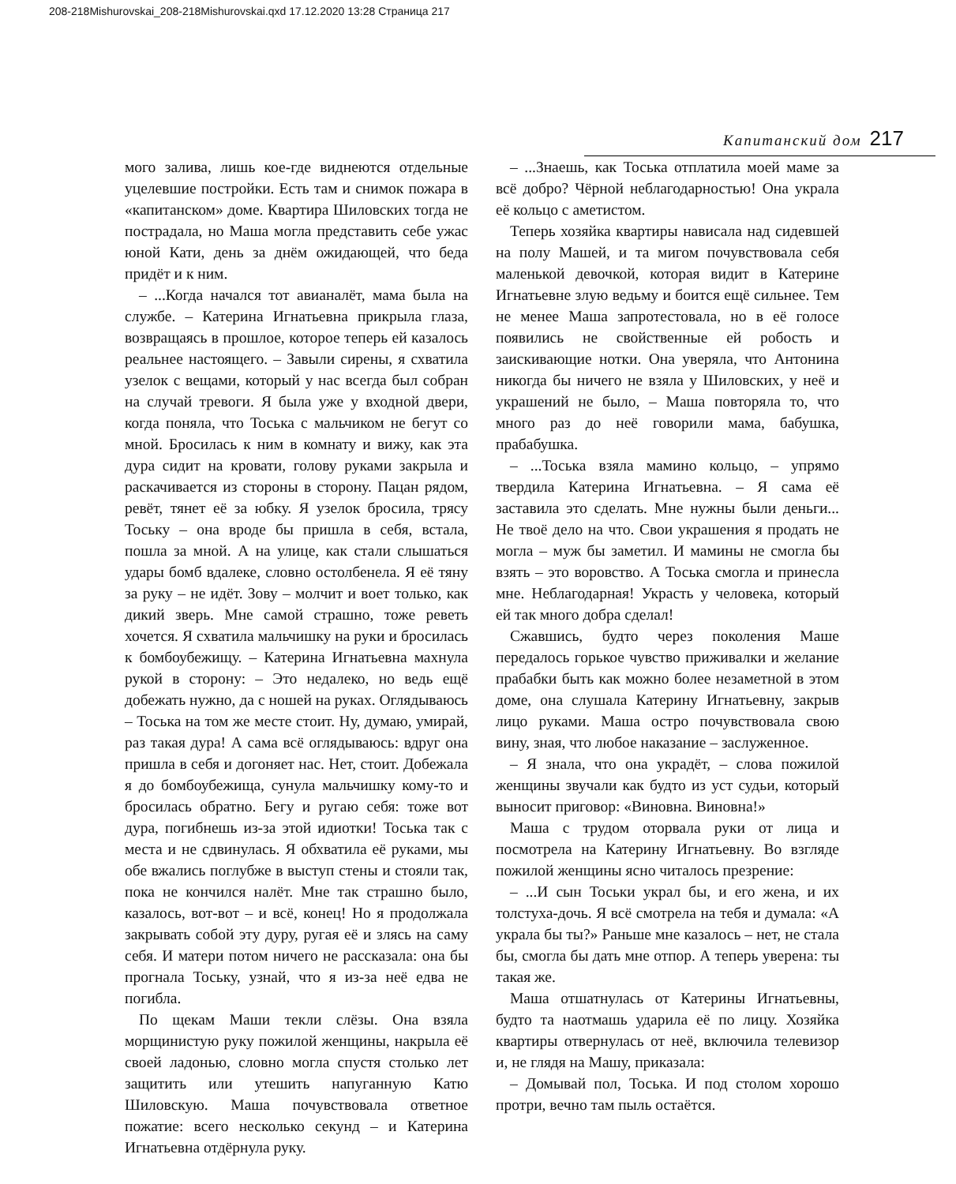208-218Mishurovskai_208-218Mishurovskai.qxd 17.12.2020 13:28 Страница 217
Капитанский дом 217
мого залива, лишь кое-где виднеются отдельные уцелевшие постройки. Есть там и снимок пожара в «капитанском» доме. Квартира Шиловских тогда не пострадала, но Маша могла представить себе ужас юной Кати, день за днём ожидающей, что беда придёт и к ним.
– ...Когда начался тот авианалёт, мама была на службе. – Катерина Игнатьевна прикрыла глаза, возвращаясь в прошлое, которое теперь ей казалось реальнее настоящего. – Завыли сирены, я схватила узелок с вещами, который у нас всегда был собран на случай тревоги. Я была уже у входной двери, когда поняла, что Тоська с мальчиком не бегут со мной. Бросилась к ним в комнату и вижу, как эта дура сидит на кровати, голову руками закрыла и раскачивается из стороны в сторону. Пацан рядом, ревёт, тянет её за юбку. Я узелок бросила, трясу Тоську – она вроде бы пришла в себя, встала, пошла за мной. А на улице, как стали слышаться удары бомб вдалеке, словно остолбенела. Я её тяну за руку – не идёт. Зову – молчит и воет только, как дикий зверь. Мне самой страшно, тоже реветь хочется. Я схватила мальчишку на руки и бросилась к бомбоубежищу. – Катерина Игнатьевна махнула рукой в сторону: – Это недалеко, но ведь ещё добежать нужно, да с ношей на руках. Оглядываюсь – Тоська на том же месте стоит. Ну, думаю, умирай, раз такая дура! А сама всё оглядываюсь: вдруг она пришла в себя и догоняет нас. Нет, стоит. Добежала я до бомбоубежища, сунула мальчишку кому-то и бросилась обратно. Бегу и ругаю себя: тоже вот дура, погибнешь из-за этой идиотки! Тоська так с места и не сдвинулась. Я обхватила её руками, мы обе вжались поглубже в выступ стены и стояли так, пока не кончился налёт. Мне так страшно было, казалось, вот-вот – и всё, конец! Но я продолжала закрывать собой эту дуру, ругая её и злясь на саму себя. И матери потом ничего не рассказала: она бы прогнала Тоську, узнай, что я из-за неё едва не погибла.
По щекам Маши текли слёзы. Она взяла морщинистую руку пожилой женщины, накрыла её своей ладонью, словно могла спустя столько лет защитить или утешить напуганную Катю Шиловскую. Маша почувствовала ответное пожатие: всего несколько секунд – и Катерина Игнатьевна отдёрнула руку.
– ...Знаешь, как Тоська отплатила моей маме за всё добро? Чёрной неблагодарностью! Она украла её кольцо с аметистом.
Теперь хозяйка квартиры нависала над сидевшей на полу Машей, и та мигом почувствовала себя маленькой девочкой, которая видит в Катерине Игнатьевне злую ведьму и боится ещё сильнее. Тем не менее Маша запротестовала, но в её голосе появились не свойственные ей робость и заискивающие нотки. Она уверяла, что Антонина никогда бы ничего не взяла у Шиловских, у неё и украшений не было, – Маша повторяла то, что много раз до неё говорили мама, бабушка, прабабушка.
– ...Тоська взяла мамино кольцо, – упрямо твердила Катерина Игнатьевна. – Я сама её заставила это сделать. Мне нужны были деньги... Не твоё дело на что. Свои украшения я продать не могла – муж бы заметил. И мамины не смогла бы взять – это воровство. А Тоська смогла и принесла мне. Неблагодарная! Украсть у человека, который ей так много добра сделал!
Сжавшись, будто через поколения Маше передалось горькое чувство приживалки и желание прабабки быть как можно более незаметной в этом доме, она слушала Катерину Игнатьевну, закрыв лицо руками. Маша остро почувствовала свою вину, зная, что любое наказание – заслуженное.
– Я знала, что она украдёт, – слова пожилой женщины звучали как будто из уст судьи, который выносит приговор: «Виновна. Виновна!»
Маша с трудом оторвала руки от лица и посмотрела на Катерину Игнатьевну. Во взгляде пожилой женщины ясно читалось презрение:
– ...И сын Тоськи украл бы, и его жена, и их толстуха-дочь. Я всё смотрела на тебя и думала: «А украла бы ты?» Раньше мне казалось – нет, не стала бы, смогла бы дать мне отпор. А теперь уверена: ты такая же.
Маша отшатнулась от Катерины Игнатьевны, будто та наотмашь ударила её по лицу. Хозяйка квартиры отвернулась от неё, включила телевизор и, не глядя на Машу, приказала:
– Домывай пол, Тоська. И под столом хорошо протри, вечно там пыль остаётся.